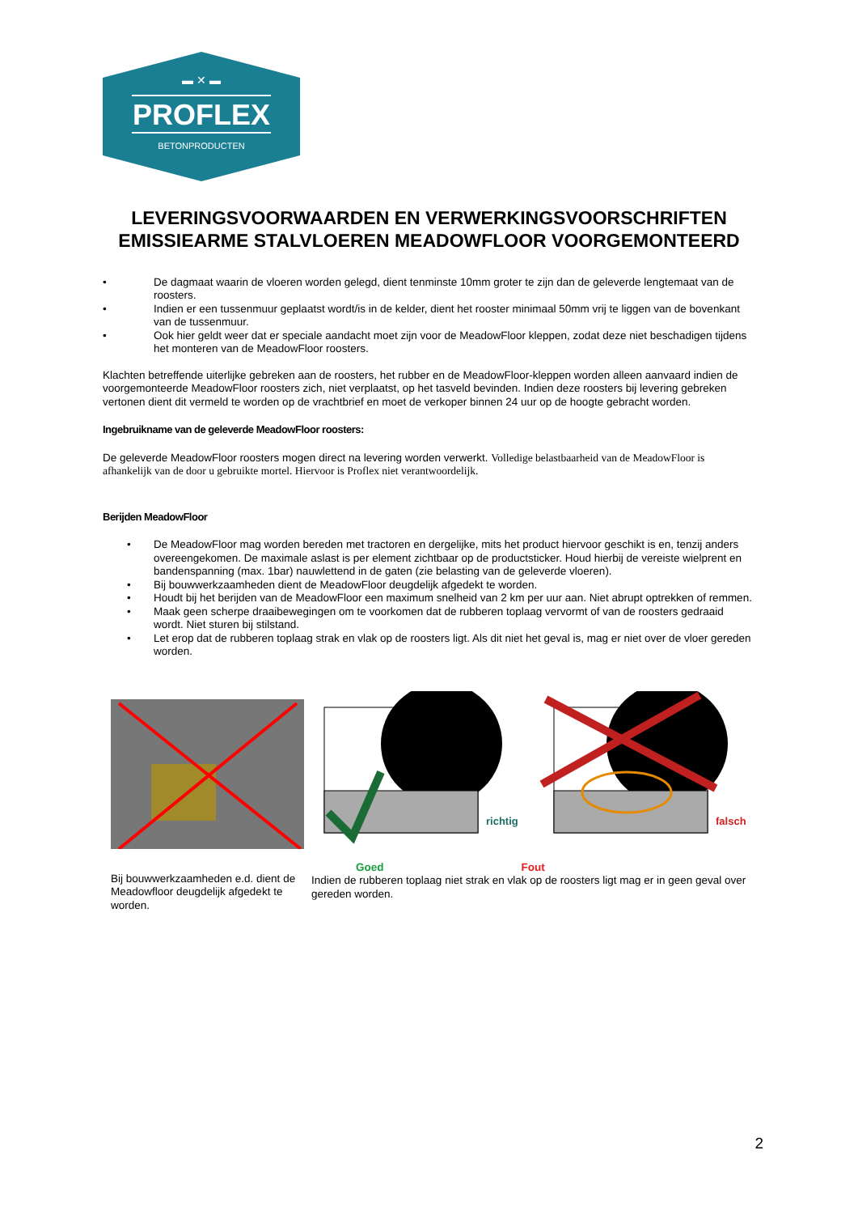▬ ✕ ▬
PROFLEX
BETONPRODUCTEN
LEVERINGSVOORWAARDEN EN VERWERKINGSVOORSCHRIFTEN EMISSIEARME STALVLOEREN MEADOWFLOOR VOORGEMONTEERD
• De dagmaat waarin de vloeren worden gelegd, dient tenminste 10mm groter te zijn dan de geleverde lengtemaat van de roosters.
• Indien er een tussenmuur geplaatst wordt/is in de kelder, dient het rooster minimaal 50mm vrij te liggen van de bovenkant van de tussenmuur.
• Ook hier geldt weer dat er speciale aandacht moet zijn voor de MeadowFloor kleppen, zodat deze niet beschadigen tijdens het monteren van de MeadowFloor roosters.
Klachten betreffende uiterlijke gebreken aan de roosters, het rubber en de MeadowFloor-kleppen worden alleen aanvaard indien de voorgemonteerde MeadowFloor roosters zich, niet verplaatst, op het tasveld bevinden. Indien deze roosters bij levering gebreken vertonen dient dit vermeld te worden op de vrachtbrief en moet de verkoper binnen 24 uur op de hoogte gebracht worden.
Ingebruikname van de geleverde MeadowFloor roosters:
De geleverde MeadowFloor roosters mogen direct na levering worden verwerkt. Volledige belastbaarheid van de MeadowFloor is afhankelijk van de door u gebruikte mortel. Hiervoor is Proflex niet verantwoordelijk.
Berijden MeadowFloor
• De MeadowFloor mag worden bereden met tractoren en dergelijke, mits het product hiervoor geschikt is en, tenzij anders overeengekomen. De maximale aslast is per element zichtbaar op de productsticker. Houd hierbij de vereiste wielprent en bandenspanning (max. 1bar) nauwlettend in de gaten (zie belasting van de geleverde vloeren).
• Bij bouwwerkzaamheden dient de MeadowFloor deugdelijk afgedekt te worden.
• Houdt bij het berijden van de MeadowFloor een maximum snelheid van 2 km per uur aan. Niet abrupt optrekken of remmen.
• Maak geen scherpe draaibewegingen om te voorkomen dat de rubberen toplaag vervormt of van de roosters gedraaid wordt. Niet sturen bij stilstand.
• Let erop dat de rubberen toplaag strak en vlak op de roosters ligt. Als dit niet het geval is, mag er niet over de vloer gereden worden.
richtig
falsch
Bij bouwwerkzaamheden e.d. dient de Meadowfloor deugdelijk afgedekt te worden.
Goed Fout
Indien de rubberen toplaag niet strak en vlak op de roosters ligt mag er in geen geval over gereden worden.
2